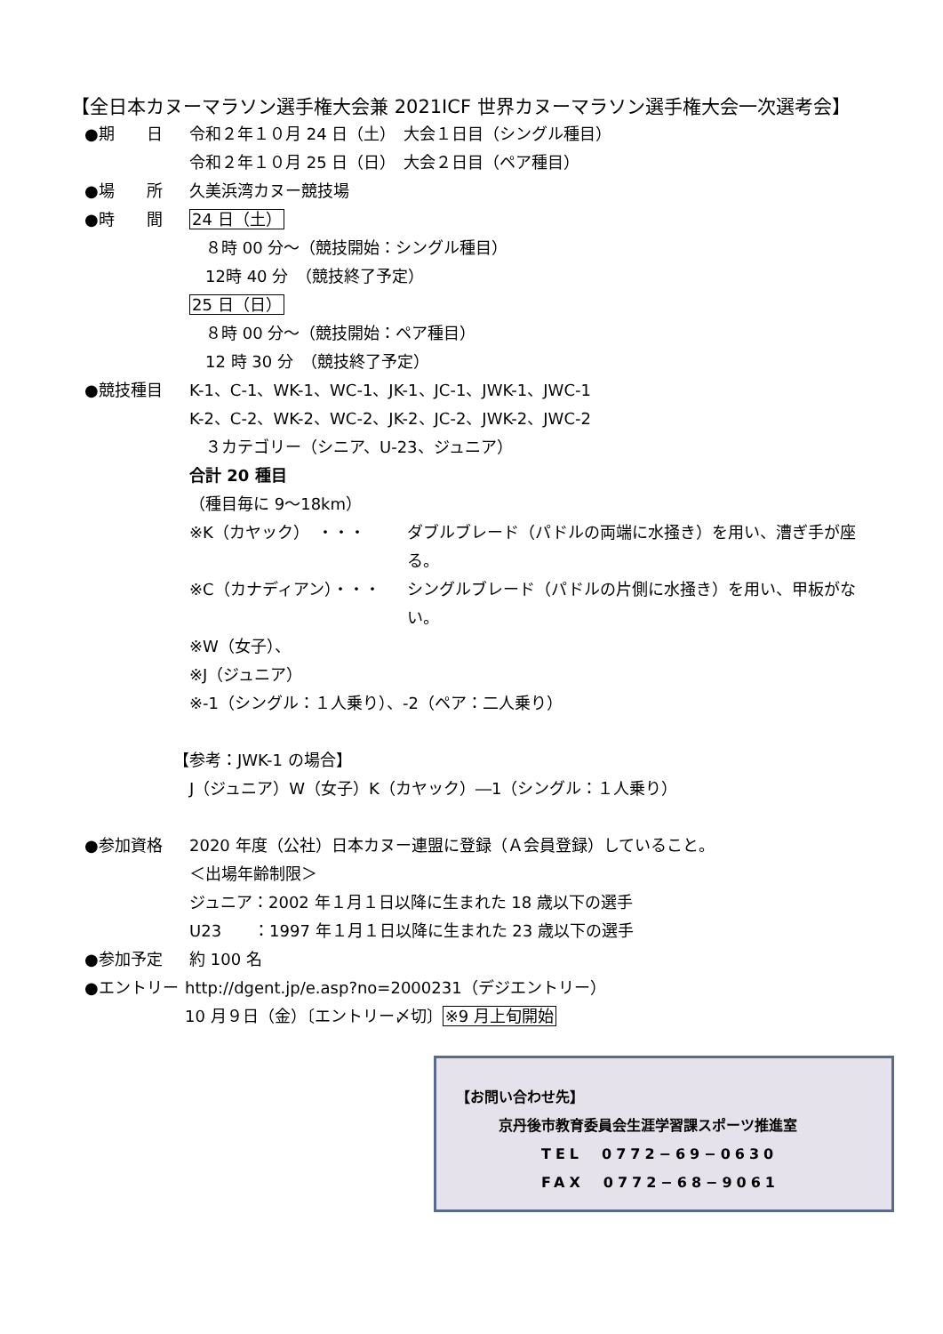【全日本カヌーマラソン選手権大会兼 2021ICF 世界カヌーマラソン選手権大会一次選考会】
●期　　日 令和２年１０月 24 日（土）　大会１日目（シングル種目）
令和２年１０月 25 日（日）　大会２日目（ペア種目）
●場　　所 久美浜湾カヌー競技場
●時　　間 24 日（土）
　８時 00 分～（競技開始：シングル種目）
　12時 40 分　（競技終了予定）
25 日（日）
　８時 00 分～（競技開始：ペア種目）
　12 時 30 分　（競技終了予定）
●競技種目 K-1、C-1、WK-1、WC-1、JK-1、JC-1、JWK-1、JWC-1
K-2、C-2、WK-2、WC-2、JK-2、JC-2、JWK-2、JWC-2
　３カテゴリー（シニア、U-23、ジュニア）
合計 20 種目
（種目毎に 9～18km）
※K（カヤック）　・・・ ダブルブレード（パドルの両端に水掻き）を用い、漕ぎ手が座る。
※C（カナディアン）・・・ シングルブレード（パドルの片側に水掻き）を用い、甲板がない。
※W（女子）、
※J（ジュニア）
※-1（シングル：１人乗り）、-2（ペア：二人乗り）
【参考：JWK-1 の場合】
　J（ジュニア）W（女子）K（カヤック）―1（シングル：１人乗り）
●参加資格 2020 年度（公社）日本カヌー連盟に登録（Ａ会員登録）していること。
＜出場年齢制限＞
ジュニア：2002 年１月１日以降に生まれた 18 歳以下の選手
U23　　：1997 年１月１日以降に生まれた 23 歳以下の選手
●参加予定 約 100 名
●エントリー http://dgent.jp/e.asp?no=2000231（デジエントリー）
10 月９日（金）〔エントリー〆切〕※9 月上旬開始
【お問い合わせ先】
京丹後市教育委員会生涯学習課スポーツ推進室
TEL　0772−69−0630
FAX　0772−68−9061